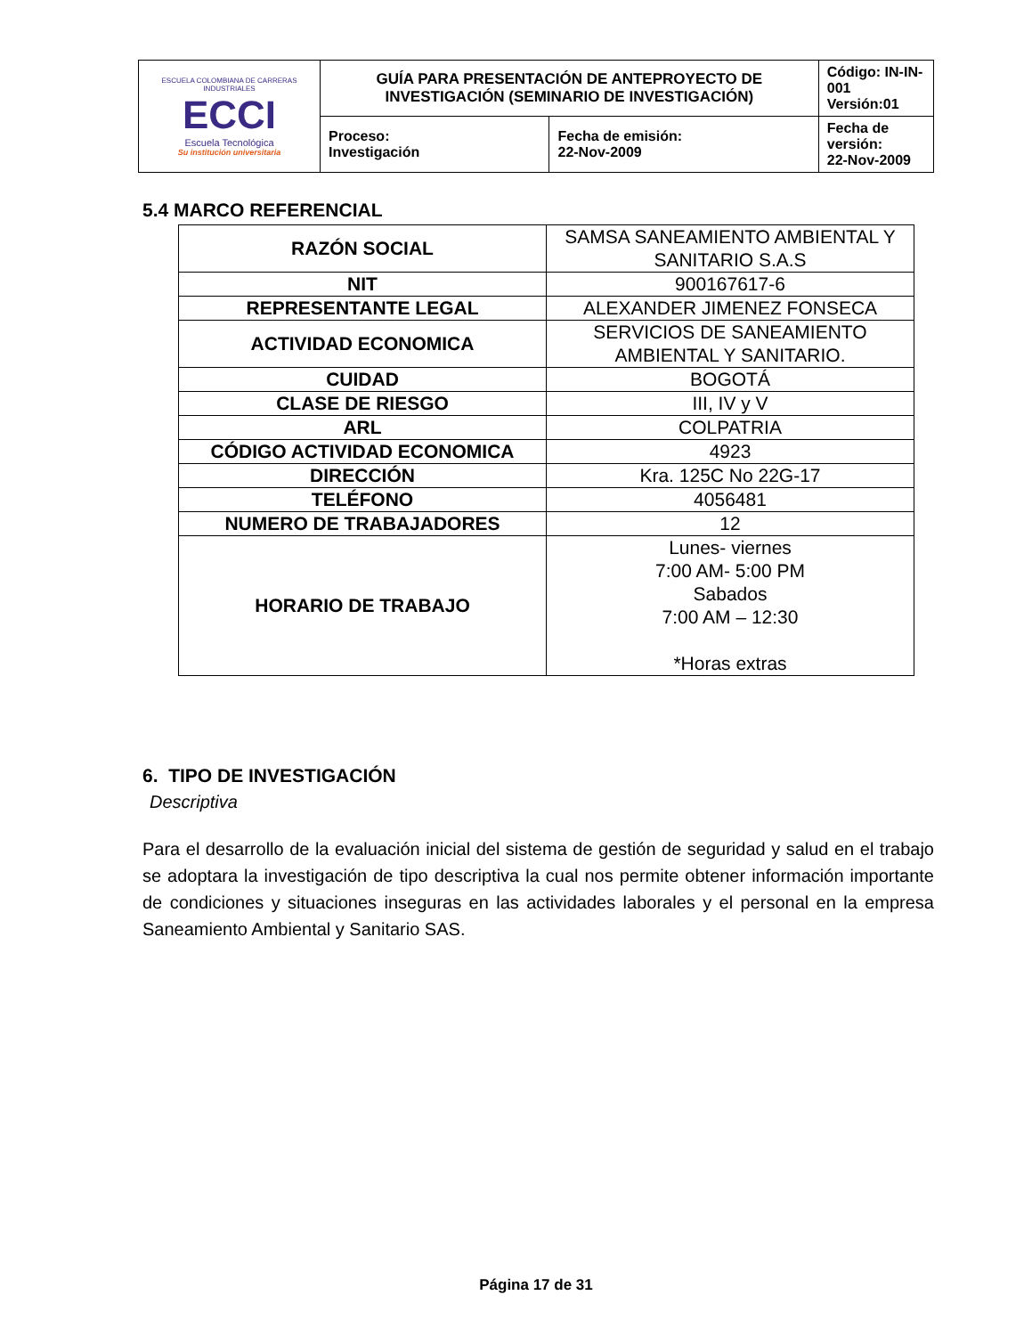| ESCUELA COLOMBIANA DE CARRERAS INDUSTRIALES ECCI Escuela Tecnológica Su institución universitaria | GUÍA PARA PRESENTACIÓN DE ANTEPROYECTO DE INVESTIGACIÓN (SEMINARIO DE INVESTIGACIÓN) | | Código: IN-IN-001 Versión:01 |
| | Proceso: Investigación | Fecha de emisión: 22-Nov-2009 | Fecha de versión: 22-Nov-2009 |
5.4 MARCO REFERENCIAL
| RAZÓN SOCIAL | SAMSA SANEAMIENTO AMBIENTAL Y SANITARIO S.A.S |
| NIT | 900167617-6 |
| REPRESENTANTE LEGAL | ALEXANDER JIMENEZ FONSECA |
| ACTIVIDAD ECONOMICA | SERVICIOS DE SANEAMIENTO AMBIENTAL Y SANITARIO. |
| CUIDAD | BOGOTÁ |
| CLASE DE RIESGO | III, IV y V |
| ARL | COLPATRIA |
| CÓDIGO ACTIVIDAD ECONOMICA | 4923 |
| DIRECCIÓN | Kra. 125C No 22G-17 |
| TELÉFONO | 4056481 |
| NUMERO DE TRABAJADORES | 12 |
| HORARIO DE TRABAJO | Lunes- viernes 7:00 AM- 5:00 PM Sabados 7:00 AM – 12:30 *Horas extras |
6. TIPO DE INVESTIGACIÓN
Descriptiva
Para el desarrollo de la evaluación inicial del sistema de gestión de seguridad y salud en el trabajo se adoptara la investigación de tipo descriptiva la cual nos permite obtener información importante de condiciones y situaciones inseguras en las actividades laborales y el personal en la empresa Saneamiento Ambiental y Sanitario SAS.
Página 17 de 31